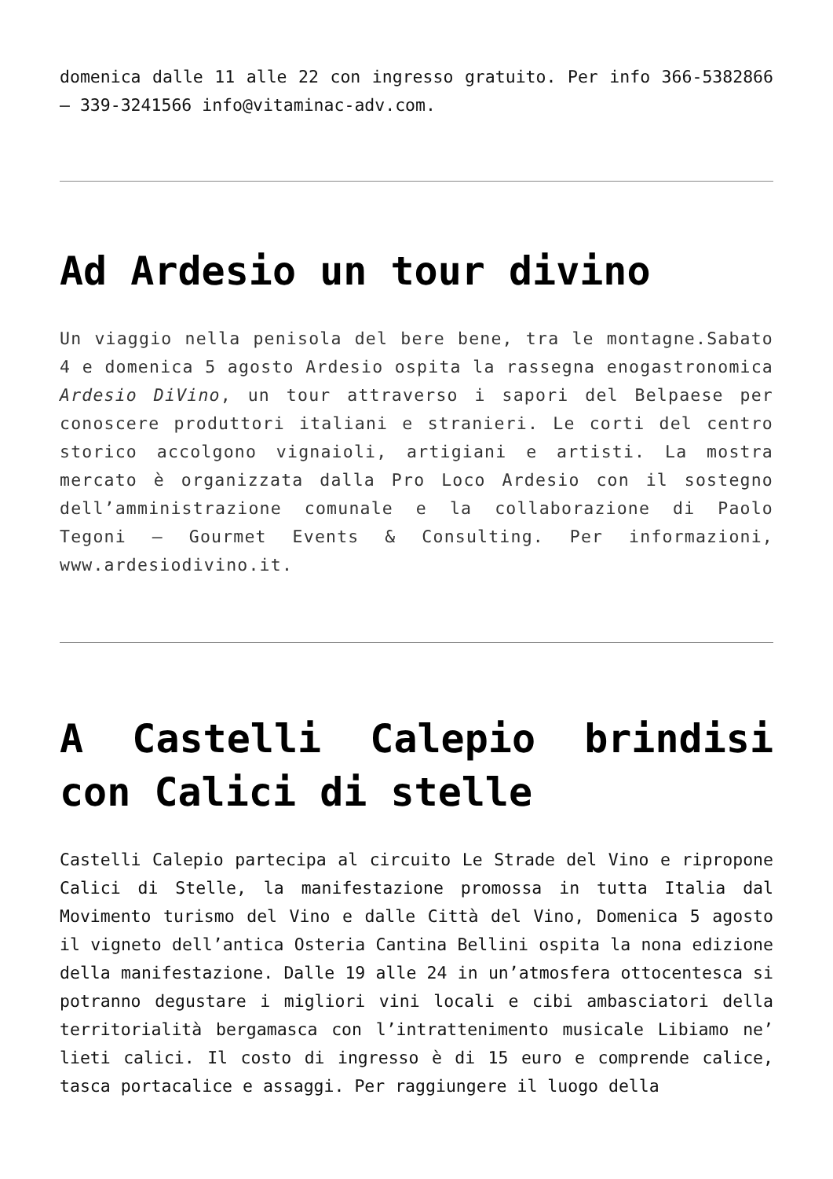domenica dalle 11 alle 22 con ingresso gratuito. Per info 366-5382866 – 339-3241566 info@vitaminac-adv.com.
Ad Ardesio un tour divino
Un viaggio nella penisola del bere bene, tra le montagne.Sabato 4 e domenica 5 agosto Ardesio ospita la rassegna enogastronomica Ardesio DiVino, un tour attraverso i sapori del Belpaese per conoscere produttori italiani e stranieri. Le corti del centro storico accolgono vignaioli, artigiani e artisti. La mostra mercato è organizzata dalla Pro Loco Ardesio con il sostegno dell’amministrazione comunale e la collaborazione di Paolo Tegoni – Gourmet Events & Consulting. Per informazioni, www.ardesiodivino.it.
A Castelli Calepio brindisi con Calici di stelle
Castelli Calepio partecipa al circuito Le Strade del Vino e ripropone Calici di Stelle, la manifestazione promossa in tutta Italia dal Movimento turismo del Vino e dalle Città del Vino, Domenica 5 agosto il vigneto dell’antica Osteria Cantina Bellini ospita la nona edizione della manifestazione. Dalle 19 alle 24 in un’atmosfera ottocentesca si potranno degustare i migliori vini locali e cibi ambasciatori della territorialità bergamasca con l’intrattenimento musicale Libiamo ne’ lieti calici. Il costo di ingresso è di 15 euro e comprende calice, tasca portacalice e assaggi. Per raggiungere il luogo della